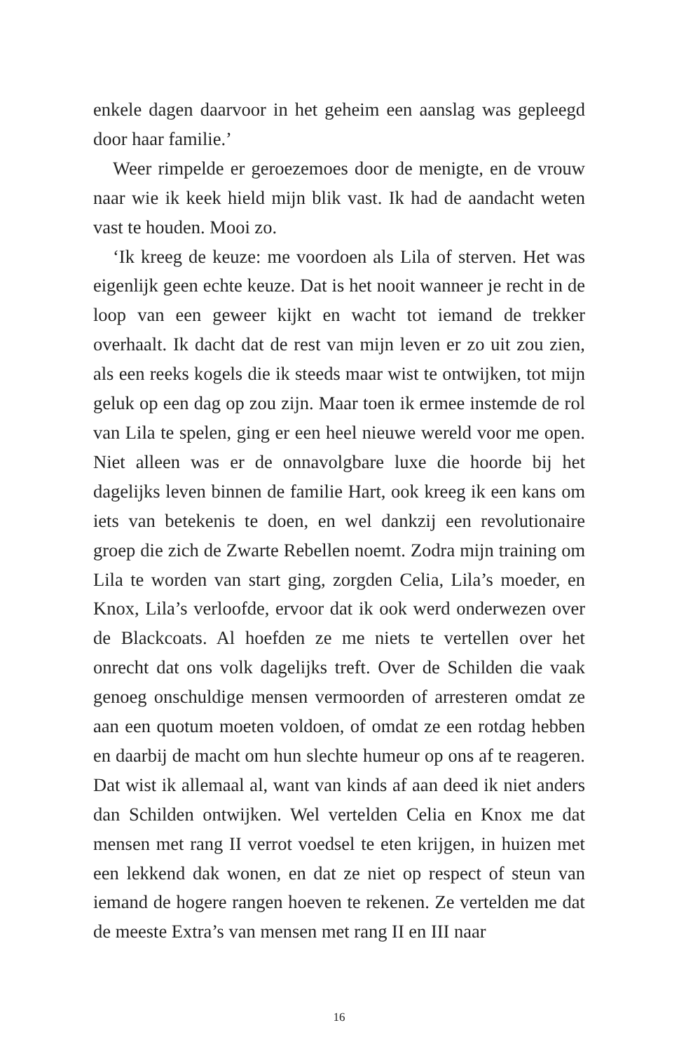enkele dagen daarvoor in het geheim een aanslag was gepleegd door haar familie.’
Weer rimpelde er geroezemoes door de menigte, en de vrouw naar wie ik keek hield mijn blik vast. Ik had de aandacht weten vast te houden. Mooi zo.
‘Ik kreeg de keuze: me voordoen als Lila of sterven. Het was eigenlijk geen echte keuze. Dat is het nooit wanneer je recht in de loop van een geweer kijkt en wacht tot iemand de trekker overhaalt. Ik dacht dat de rest van mijn leven er zo uit zou zien, als een reeks kogels die ik steeds maar wist te ontwijken, tot mijn geluk op een dag op zou zijn. Maar toen ik ermee instemde de rol van Lila te spelen, ging er een heel nieuwe wereld voor me open. Niet alleen was er de onnavolgbare luxe die hoorde bij het dagelijks leven binnen de familie Hart, ook kreeg ik een kans om iets van betekenis te doen, en wel dankzij een revolutionaire groep die zich de Zwarte Rebellen noemt. Zodra mijn training om Lila te worden van start ging, zorgden Celia, Lila’s moeder, en Knox, Lila’s verloofde, ervoor dat ik ook werd onderwezen over de Blackcoats. Al hoefden ze me niets te vertellen over het onrecht dat ons volk dagelijks treft. Over de Schilden die vaak genoeg onschuldige mensen vermoorden of arresteren omdat ze aan een quotum moeten voldoen, of omdat ze een rotdag hebben en daarbij de macht om hun slechte humeur op ons af te reageren. Dat wist ik allemaal al, want van kinds af aan deed ik niet anders dan Schilden ontwijken. Wel vertelden Celia en Knox me dat mensen met rang II verrot voedsel te eten krijgen, in huizen met een lekkend dak wonen, en dat ze niet op respect of steun van iemand de hogere rangen hoeven te rekenen. Ze vertelden me dat de meeste Extra’s van mensen met rang II en III naar
16